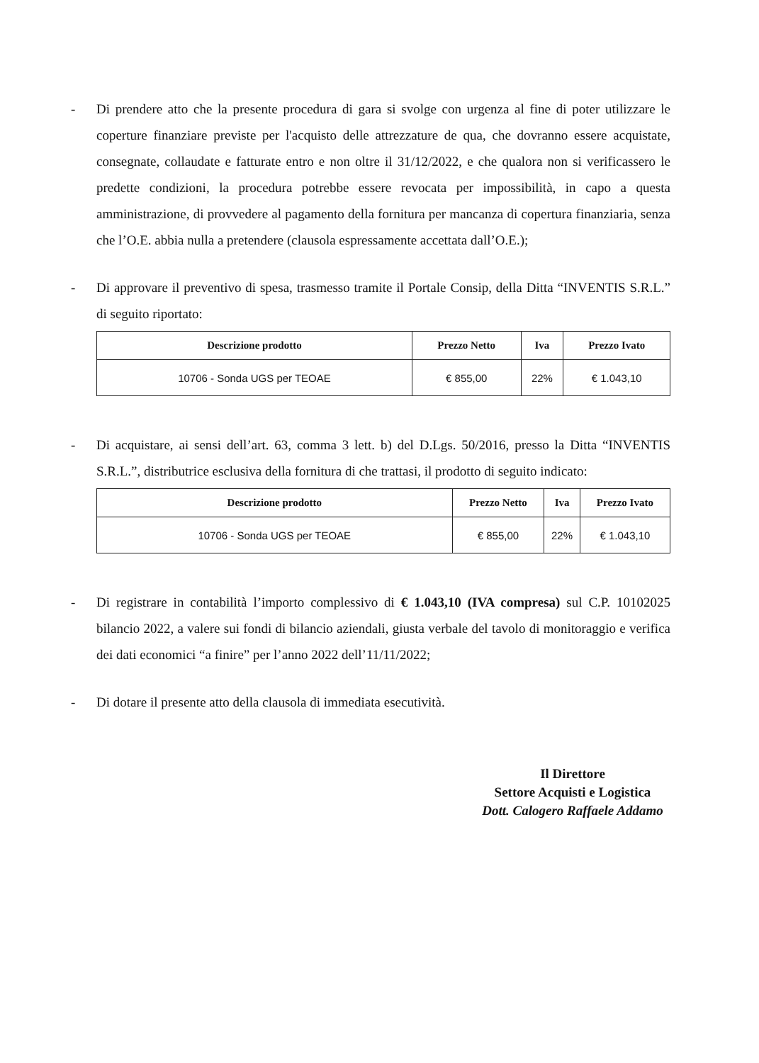- Di prendere atto che la presente procedura di gara si svolge con urgenza al fine di poter utilizzare le coperture finanziare previste per l'acquisto delle attrezzature de qua, che dovranno essere acquistate, consegnate, collaudate e fatturate entro e non oltre il 31/12/2022, e che qualora non si verificassero le predette condizioni, la procedura potrebbe essere revocata per impossibilità, in capo a questa amministrazione, di provvedere al pagamento della fornitura per mancanza di copertura finanziaria, senza che l’O.E. abbia nulla a pretendere (clausola espressamente accettata dall’O.E.);
- Di approvare il preventivo di spesa, trasmesso tramite il Portale Consip, della Ditta “INVENTIS S.R.L.” di seguito riportato:
| Descrizione prodotto | Prezzo Netto | Iva | Prezzo Ivato |
| --- | --- | --- | --- |
| 10706 - Sonda UGS per TEOAE | € 855,00 | 22% | € 1.043,10 |
- Di acquistare, ai sensi dell’art. 63, comma 3 lett. b) del D.Lgs. 50/2016, presso la Ditta “INVENTIS S.R.L.”, distributrice esclusiva della fornitura di che trattasi, il prodotto di seguito indicato:
| Descrizione prodotto | Prezzo Netto | Iva | Prezzo Ivato |
| --- | --- | --- | --- |
| 10706 - Sonda UGS per TEOAE | € 855,00 | 22% | € 1.043,10 |
- Di registrare in contabilità l’importo complessivo di € 1.043,10 (IVA compresa) sul C.P. 10102025 bilancio 2022, a valere sui fondi di bilancio aziendali, giusta verbale del tavolo di monitoraggio e verifica dei dati economici “a finire” per l’anno 2022 dell’11/11/2022;
- Di dotare il presente atto della clausola di immediata esecutività.
Il Direttore
Settore Acquisti e Logistica
Dott. Calogero Raffaele Addamo